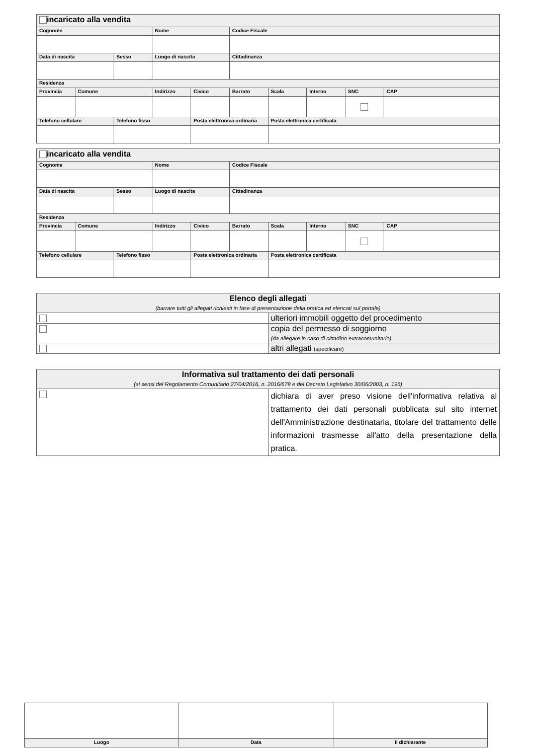| incaricato alla vendita | | | | | | | | | |
| Cognome | | | Nome | | Codice Fiscale | | | | |
| Data di nascita | | Sesso | Luogo di nascita | | Cittadinanza | | | | |
| Residenza | | | | | | | | | |
| Provincia | Comune | | Indirizzo | Civico | Barrato | Scala | Interno | SNC | CAP |
| Telefono cellulare | | Telefono fisso | | Posta elettronica ordinaria | | Posta elettronica certificata | | | |
| incaricato alla vendita | | | | | | | | | |
| Cognome | | | Nome | | Codice Fiscale | | | | |
| Data di nascita | | Sesso | Luogo di nascita | | Cittadinanza | | | | |
| Residenza | | | | | | | | | |
| Provincia | Comune | | Indirizzo | Civico | Barrato | Scala | Interno | SNC | CAP |
| Telefono cellulare | | Telefono fisso | | Posta elettronica ordinaria | | Posta elettronica certificata | | | |
| Elenco degli allegati (barrare tutti gli allegati richiesti in fase di presentazione della pratica ed elencati sul portale) | |
| | ulteriori immobili oggetto del procedimento |
| | copia del permesso di soggiorno (da allegare in caso di cittadino extracomunitario) |
| | altri allegati (specificare) |
| Informativa sul trattamento dei dati personali (ai sensi del Regolamento Comunitario 27/04/2016, n. 2016/679 e del Decreto Legislativo 30/06/2003, n. 196) | |
| | dichiara di aver preso visione dell'informativa relativa al trattamento dei dati personali pubblicata sul sito internet dell'Amministrazione destinataria, titolare del trattamento delle informazioni trasmesse all'atto della presentazione della pratica. |
| Luogo | Data | Il dichiarante |
| --- | --- | --- |